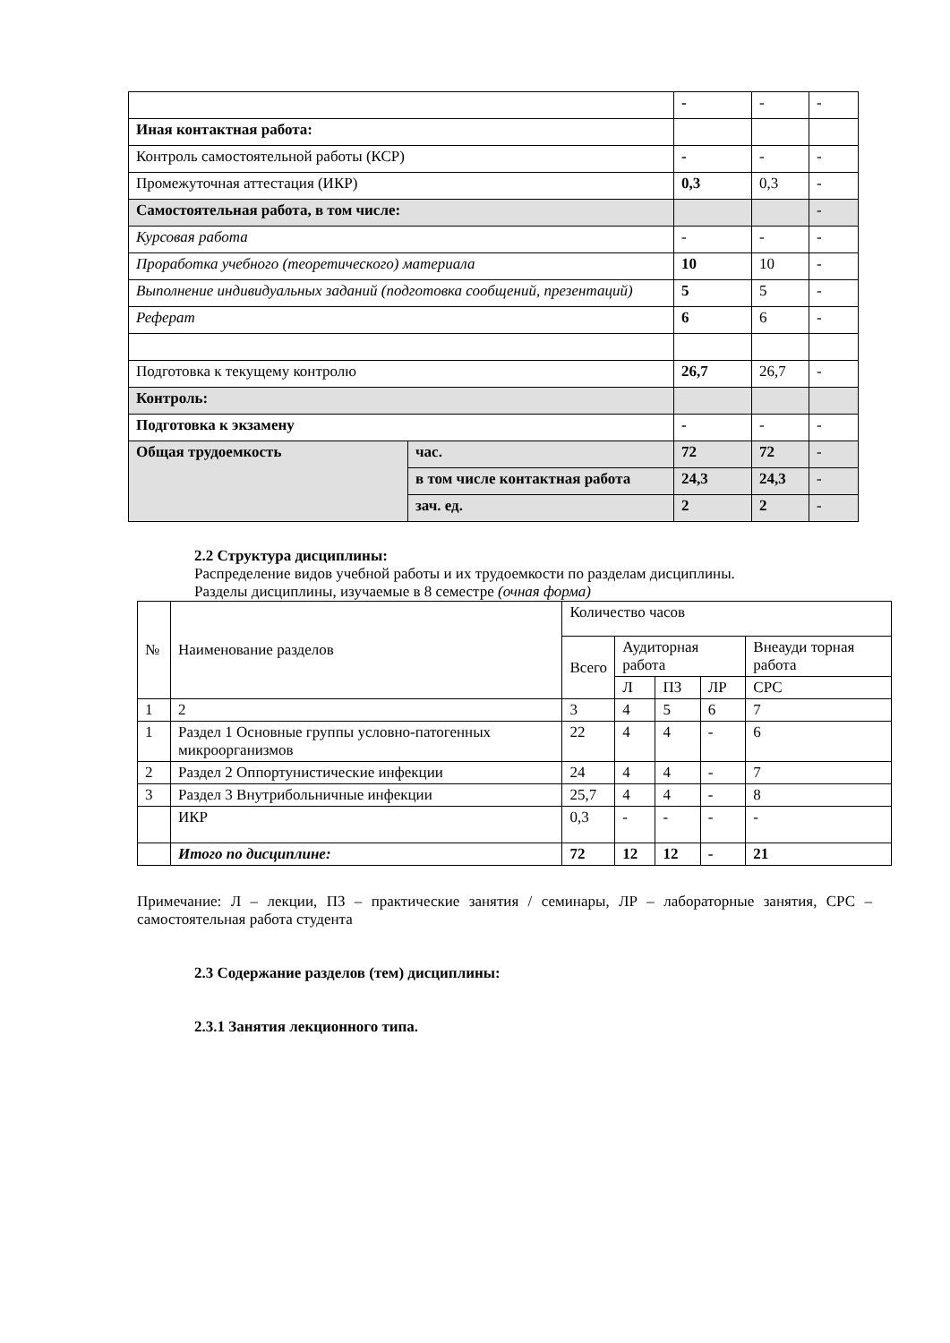| | | - | - | - |
| Иная контактная работа: | | | | |
| Контроль самостоятельной работы (КСР) | | - | - | - |
| Промежуточная аттестация (ИКР) | | 0,3 | 0,3 | - |
| Самостоятельная работа, в том числе: | | | | - |
| Курсовая работа | | - | - | - |
| Проработка учебного (теоретического) материала | | 10 | 10 | - |
| Выполнение индивидуальных заданий (подготовка сообщений, презентаций) | | 5 | 5 | - |
| Реферат | | 6 | 6 | - |
| Подготовка к текущему контролю | | 26,7 | 26,7 | - |
| Контроль: | | | | |
| Подготовка к экзамену | | - | - | - |
| Общая трудоемкость | час. | 72 | 72 | - |
| | в том числе контактная работа | 24,3 | 24,3 | - |
| | зач. ед. | 2 | 2 | - |
2.2 Структура дисциплины:
Распределение видов учебной работы и их трудоемкости по разделам дисциплины.
Разделы дисциплины, изучаемые в 8 семестре (очная форма)
| № | Наименование разделов | Количество часов | | | | |
| | | Всего | Аудиторная работа | | | Внеауди торная работа |
| | | | Л | ПЗ | ЛР | СРС |
| 1 | 2 | 3 | 4 | 5 | 6 | 7 |
| 1 | Раздел 1 Основные группы условно-патогенных микроорганизмов | 22 | 4 | 4 | - | 6 |
| 2 | Раздел 2 Оппортунистические инфекции | 24 | 4 | 4 | - | 7 |
| 3 | Раздел 3 Внутрибольничные инфекции | 25,7 | 4 | 4 | - | 8 |
| | ИКР | 0,3 | - | - | - | - |
| | Итого по дисциплине: | 72 | 12 | 12 | - | 21 |
Примечание: Л – лекции, ПЗ – практические занятия / семинары, ЛР – лабораторные занятия, СРС – самостоятельная работа студента
2.3 Содержание разделов (тем) дисциплины:
2.3.1 Занятия лекционного типа.